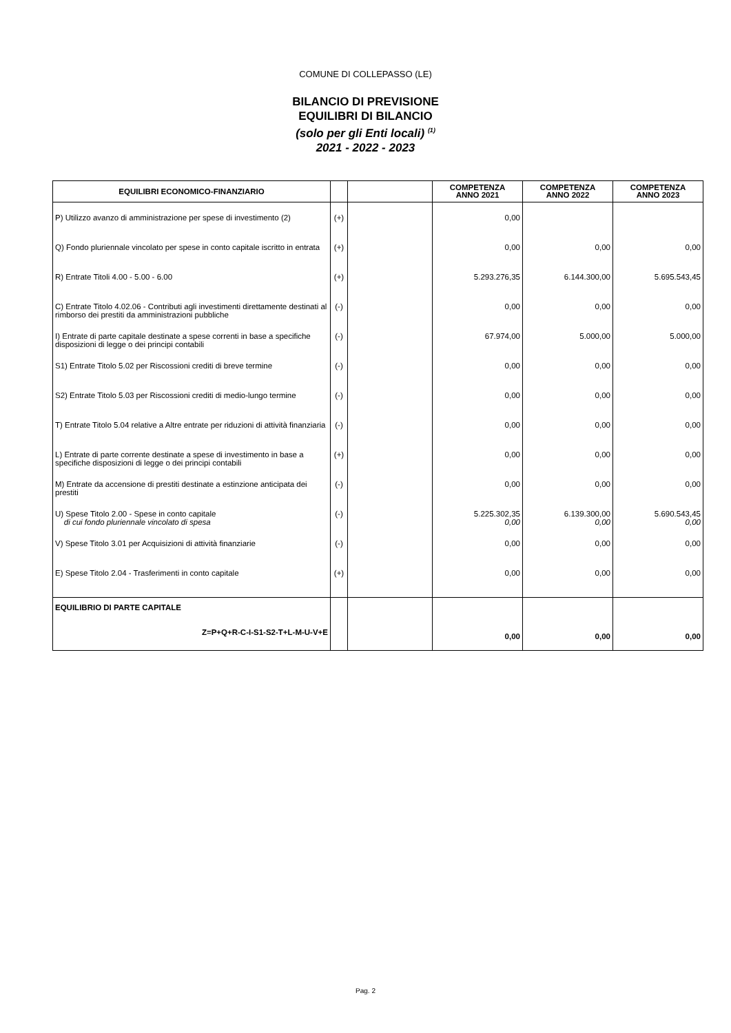COMUNE DI COLLEPASSO (LE)
BILANCIO DI PREVISIONE
EQUILIBRI DI BILANCIO
(solo per gli Enti locali) <sup>(1)</sup>
2021 - 2022 - 2023
| EQUILIBRI ECONOMICO-FINANZIARIO | | | COMPETENZA ANNO 2021 | COMPETENZA ANNO 2022 | COMPETENZA ANNO 2023 |
| --- | --- | --- | --- | --- | --- |
| P) Utilizzo avanzo di amministrazione per spese di investimento (2) | (+) | | 0,00 | | |
| Q) Fondo pluriennale vincolato per spese in conto capitale iscritto in entrata | (+) | | 0,00 | 0,00 | 0,00 |
| R) Entrate Titoli 4.00 - 5.00 - 6.00 | (+) | | 5.293.276,35 | 6.144.300,00 | 5.695.543,45 |
| C) Entrate Titolo 4.02.06 - Contributi agli investimenti direttamente destinati al rimborso dei prestiti da amministrazioni pubbliche | (-) | | 0,00 | 0,00 | 0,00 |
| I) Entrate di parte capitale destinate a spese correnti in base a specifiche disposizioni di legge o dei principi contabili | (-) | | 67.974,00 | 5.000,00 | 5.000,00 |
| S1) Entrate Titolo 5.02 per Riscossioni crediti di breve termine | (-) | | 0,00 | 0,00 | 0,00 |
| S2) Entrate Titolo 5.03 per Riscossioni crediti di medio-lungo termine | (-) | | 0,00 | 0,00 | 0,00 |
| T) Entrate Titolo 5.04 relative a Altre entrate per riduzioni di attività finanziaria | (-) | | 0,00 | 0,00 | 0,00 |
| L) Entrate di parte corrente destinate a spese di investimento in base a specifiche disposizioni di legge o dei principi contabili | (+) | | 0,00 | 0,00 | 0,00 |
| M) Entrate da accensione di prestiti destinate a estinzione anticipata dei prestiti | (-) | | 0,00 | 0,00 | 0,00 |
| U) Spese Titolo 2.00 - Spese in conto capitale di cui fondo pluriennale vincolato di spesa | (-) | | 5.225.302,35 0,00 | 6.139.300,00 0,00 | 5.690.543,45 0,00 |
| V) Spese Titolo 3.01 per Acquisizioni di attività finanziarie | (-) | | 0,00 | 0,00 | 0,00 |
| E) Spese Titolo 2.04 - Trasferimenti in conto capitale | (+) | | 0,00 | 0,00 | 0,00 |
| EQUILIBRIO DI PARTE CAPITALE Z=P+Q+R-C-I-S1-S2-T+L-M-U-V+E | | | 0,00 | 0,00 | 0,00 |
Pag. 2